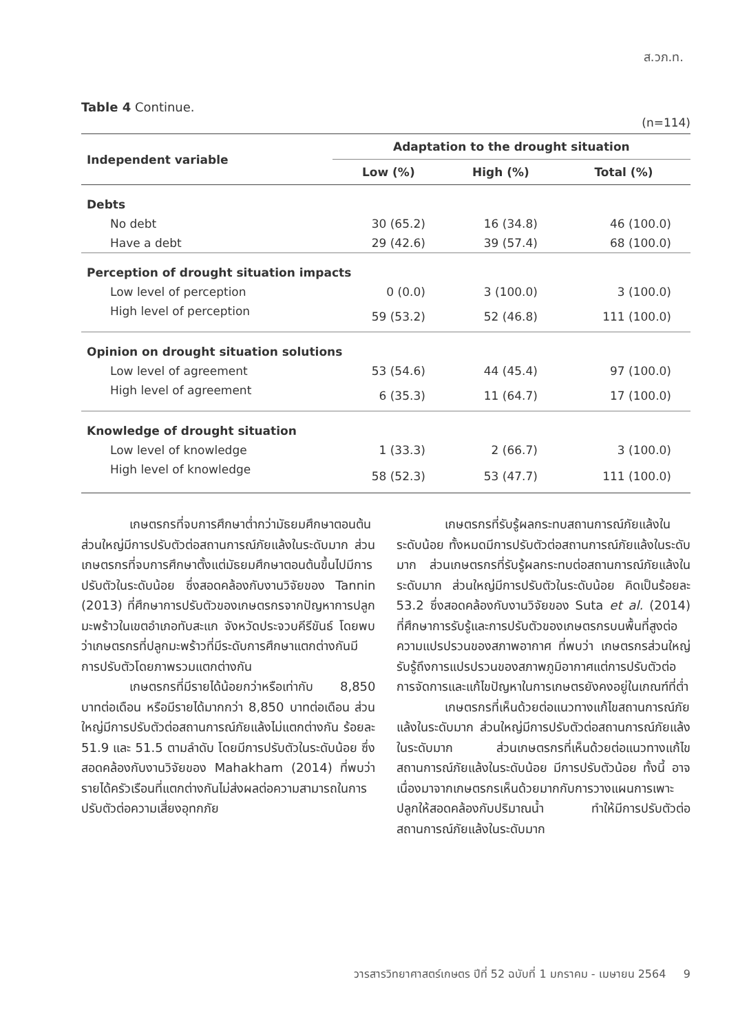ส.วภ.ท.
Table 4 Continue.
(n=114)
| Independent variable | Adaptation to the drought situation | | |
| --- | --- | --- | --- |
| | Low (%) | High (%) | Total (%) |
| Debts | | | |
| No debt | 30 (65.2) | 16 (34.8) | 46 (100.0) |
| Have a debt | 29 (42.6) | 39 (57.4) | 68 (100.0) |
| Perception of drought situation impacts | | | |
| Low level of perception | 0 (0.0) | 3 (100.0) | 3 (100.0) |
| High level of perception | 59 (53.2) | 52 (46.8) | 111 (100.0) |
| Opinion on drought situation solutions | | | |
| Low level of agreement | 53 (54.6) | 44 (45.4) | 97 (100.0) |
| High level of agreement | 6 (35.3) | 11 (64.7) | 17 (100.0) |
| Knowledge of drought situation | | | |
| Low level of knowledge | 1 (33.3) | 2 (66.7) | 3 (100.0) |
| High level of knowledge | 58 (52.3) | 53 (47.7) | 111 (100.0) |
เกษตรกรที่จบการศึกษาต่ำกว่ามัธยมศึกษาตอนต้น ส่วนใหญ่มีการปรับตัวต่อสถานการณ์ภัยแล้งในระดับมาก ส่วนเกษตรกรที่จบการศึกษาตั้งแต่มัธยมศึกษาตอนต้นขึ้นไปมีการปรับตัวในระดับน้อย ซึ่งสอดคล้องกับงานวิจัยของ Tannin (2013) ที่ศึกษาการปรับตัวของเกษตรกรจากปัญหาการปลูกมะพร้าวในเขตอำเภอทับสะแก จังหวัดประจวบคีรีขันธ์ โดยพบว่าเกษตรกรที่ปลูกมะพร้าวที่มีระดับการศึกษาแตกต่างกันมีการปรับตัวโดยภาพรวมแตกต่างกัน
เกษตรกรที่มีรายได้น้อยกว่าหรือเท่ากับ 8,850 บาทต่อเดือน หรือมีรายได้มากกว่า 8,850 บาทต่อเดือน ส่วนใหญ่มีการปรับตัวต่อสถานการณ์ภัยแล้งไม่แตกต่างกัน ร้อยละ 51.9 และ 51.5 ตามลำดับ โดยมีการปรับตัวในระดับน้อย ซึ่งสอดคล้องกับงานวิจัยของ Mahakham (2014) ที่พบว่า รายได้ครัวเรือนที่แตกต่างกันไม่ส่งผลต่อความสามารถในการปรับตัวต่อความเสี่ยงอุทกภัย
เกษตรกรที่รับรู้ผลกระทบสถานการณ์ภัยแล้งในระดับน้อย ทั้งหมดมีการปรับตัวต่อสถานการณ์ภัยแล้งในระดับมาก ส่วนเกษตรกรที่รับรู้ผลกระทบต่อสถานการณ์ภัยแล้งในระดับมาก ส่วนใหญ่มีการปรับตัวในระดับน้อย คิดเป็นร้อยละ 53.2 ซึ่งสอดคล้องกับงานวิจัยของ Suta et al. (2014) ที่ศึกษาการรับรู้และการปรับตัวของเกษตรกรบนพื้นที่สูงต่อความแปรปรวนของสภาพอากาศ ที่พบว่า เกษตรกรส่วนใหญ่รับรู้ถึงการแปรปรวนของสภาพภูมิอากาศแต่การปรับตัวต่อการจัดการและแก้ไขปัญหาในการเกษตรยังคงอยู่ในเกณฑ์ที่ต่ำ
เกษตรกรที่เห็นด้วยต่อแนวทางแก้ไขสถานการณ์ภัยแล้งในระดับมาก ส่วนใหญ่มีการปรับตัวต่อสถานการณ์ภัยแล้งในระดับมาก ส่วนเกษตรกรที่เห็นด้วยต่อแนวทางแก้ไขสถานการณ์ภัยแล้งในระดับน้อย มีการปรับตัวน้อย ทั้งนี้ อาจเนื่องมาจากเกษตรกรเห็นด้วยมากกับการวางแผนการเพาะปลูกให้สอดคล้องกับปริมาณน้ำ ทำให้มีการปรับตัวต่อสถานการณ์ภัยแล้งในระดับมาก
วารสารวิทยาศาสตร์เกษตร ปีที่ 52 ฉบับที่ 1 มกราคม - เมษายน 2564 9